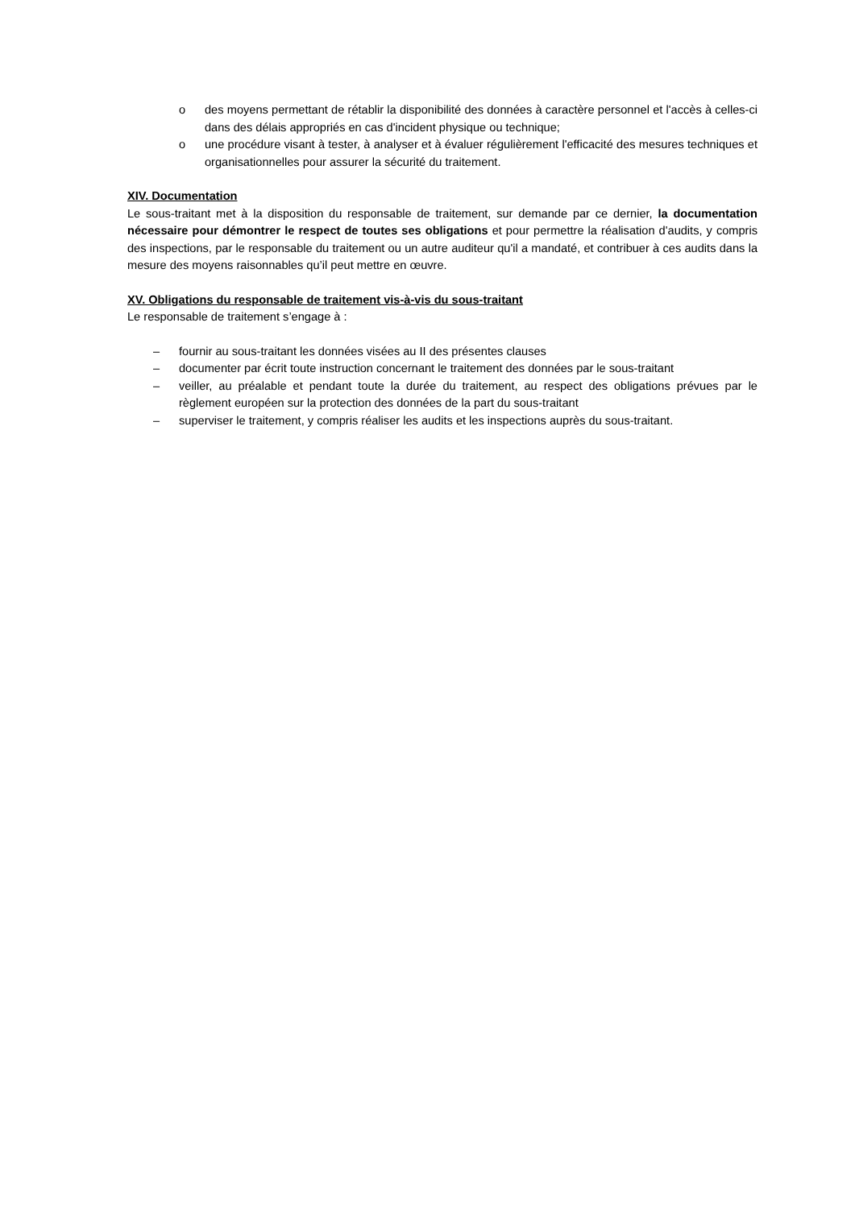o des moyens permettant de rétablir la disponibilité des données à caractère personnel et l'accès à celles-ci dans des délais appropriés en cas d'incident physique ou technique;
o une procédure visant à tester, à analyser et à évaluer régulièrement l'efficacité des mesures techniques et organisationnelles pour assurer la sécurité du traitement.
XIV. Documentation
Le sous-traitant met à la disposition du responsable de traitement, sur demande par ce dernier, la documentation nécessaire pour démontrer le respect de toutes ses obligations et pour permettre la réalisation d'audits, y compris des inspections, par le responsable du traitement ou un autre auditeur qu'il a mandaté, et contribuer à ces audits dans la mesure des moyens raisonnables qu’il peut mettre en œuvre.
XV. Obligations du responsable de traitement vis-à-vis du sous-traitant
Le responsable de traitement s’engage à :
– fournir au sous-traitant les données visées au II des présentes clauses
– documenter par écrit toute instruction concernant le traitement des données par le sous-traitant
– veiller, au préalable et pendant toute la durée du traitement, au respect des obligations prévues par le règlement européen sur la protection des données de la part du sous-traitant
– superviser le traitement, y compris réaliser les audits et les inspections auprès du sous-traitant.